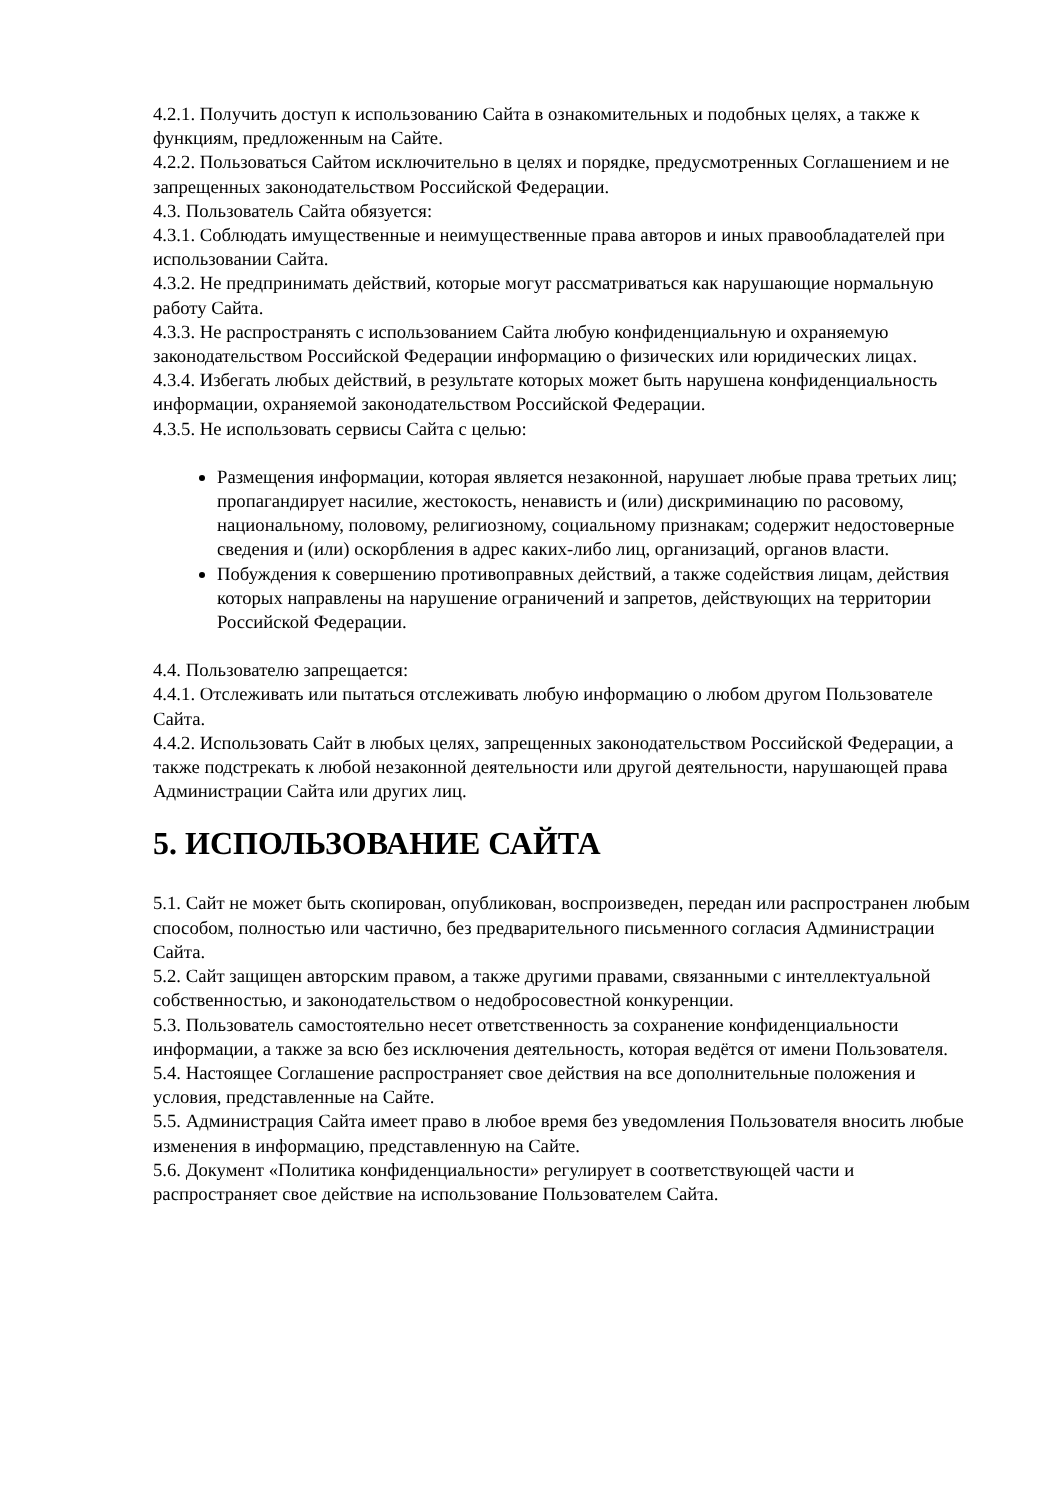4.2.1. Получить доступ к использованию Сайта в ознакомительных и подобных целях, а также к функциям, предложенным на Сайте.
4.2.2. Пользоваться Сайтом исключительно в целях и порядке, предусмотренных Соглашением и не запрещенных законодательством Российской Федерации.
4.3. Пользователь Сайта обязуется:
4.3.1. Соблюдать имущественные и неимущественные права авторов и иных правообладателей при использовании Сайта.
4.3.2. Не предпринимать действий, которые могут рассматриваться как нарушающие нормальную работу Сайта.
4.3.3. Не распространять с использованием Сайта любую конфиденциальную и охраняемую законодательством Российской Федерации информацию о физических или юридических лицах.
4.3.4. Избегать любых действий, в результате которых может быть нарушена конфиденциальность информации, охраняемой законодательством Российской Федерации.
4.3.5. Не использовать сервисы Сайта с целью:
Размещения информации, которая является незаконной, нарушает любые права третьих лиц; пропагандирует насилие, жестокость, ненависть и (или) дискриминацию по расовому, национальному, половому, религиозному, социальному признакам; содержит недостоверные сведения и (или) оскорбления в адрес каких-либо лиц, организаций, органов власти.
Побуждения к совершению противоправных действий, а также содействия лицам, действия которых направлены на нарушение ограничений и запретов, действующих на территории Российской Федерации.
4.4. Пользователю запрещается:
4.4.1. Отслеживать или пытаться отслеживать любую информацию о любом другом Пользователе Сайта.
4.4.2. Использовать Сайт в любых целях, запрещенных законодательством Российской Федерации, а также подстрекать к любой незаконной деятельности или другой деятельности, нарушающей права Администрации Сайта или других лиц.
5. ИСПОЛЬЗОВАНИЕ САЙТА
5.1. Сайт не может быть скопирован, опубликован, воспроизведен, передан или распространен любым способом, полностью или частично, без предварительного письменного согласия Администрации Сайта.
5.2. Сайт защищен авторским правом, а также другими правами, связанными с интеллектуальной собственностью, и законодательством о недобросовестной конкуренции.
5.3. Пользователь самостоятельно несет ответственность за сохранение конфиденциальности информации, а также за всю без исключения деятельность, которая ведётся от имени Пользователя.
5.4. Настоящее Соглашение распространяет свое действия на все дополнительные положения и условия, представленные на Сайте.
5.5. Администрация Сайта имеет право в любое время без уведомления Пользователя вносить любые изменения в информацию, представленную на Сайте.
5.6. Документ «Политика конфиденциальности» регулирует в соответствующей части и распространяет свое действие на использование Пользователем Сайта.